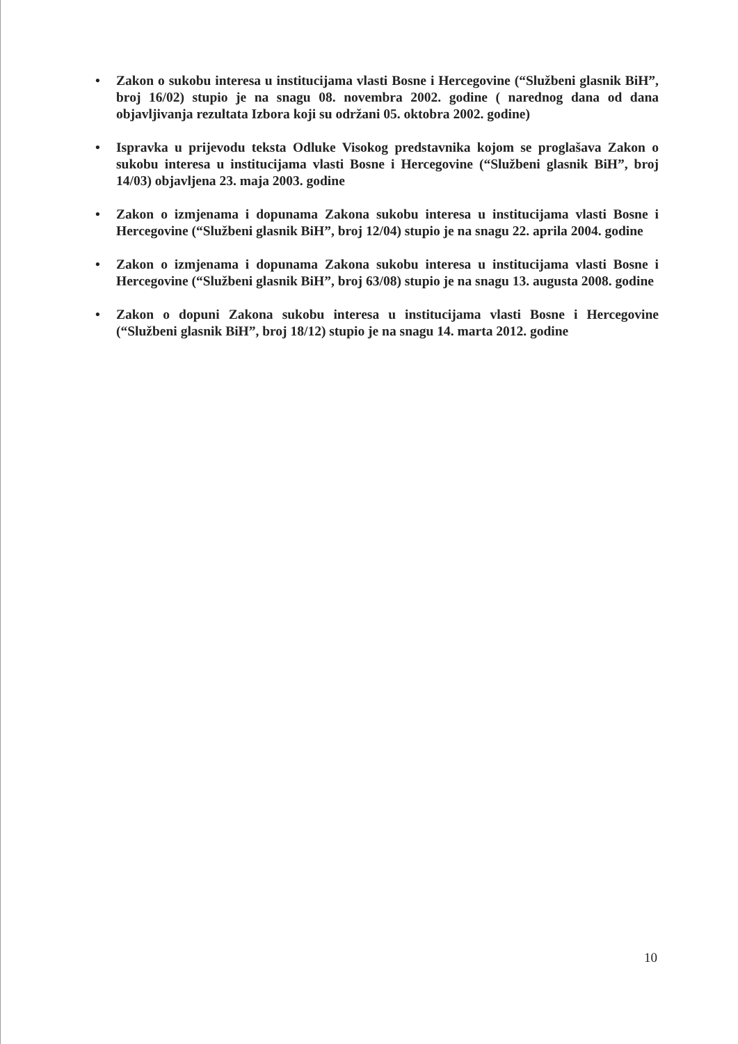• Zakon o sukobu interesa u institucijama vlasti Bosne i Hercegovine (“Službeni glasnik BiH”, broj 16/02) stupio je na snagu 08. novembra 2002. godine ( narednog dana od dana objavljivanja rezultata Izbora koji su održani 05. oktobra 2002. godine)
• Ispravka u prijevodu teksta Odluke Visokog predstavnika kojom se proglašava Zakon o sukobu interesa u institucijama vlasti Bosne i Hercegovine (“Službeni glasnik BiH”, broj 14/03) objavljena 23. maja 2003. godine
• Zakon o izmjenama i dopunama Zakona sukobu interesa u institucijama vlasti Bosne i Hercegovine (“Službeni glasnik BiH”, broj 12/04) stupio je na snagu 22. aprila 2004. godine
• Zakon o izmjenama i dopunama Zakona sukobu interesa u institucijama vlasti Bosne i Hercegovine (“Službeni glasnik BiH”, broj 63/08) stupio je na snagu 13. augusta 2008. godine
• Zakon o dopuni Zakona sukobu interesa u institucijama vlasti Bosne i Hercegovine (“Službeni glasnik BiH”, broj 18/12) stupio je na snagu 14. marta 2012. godine
10